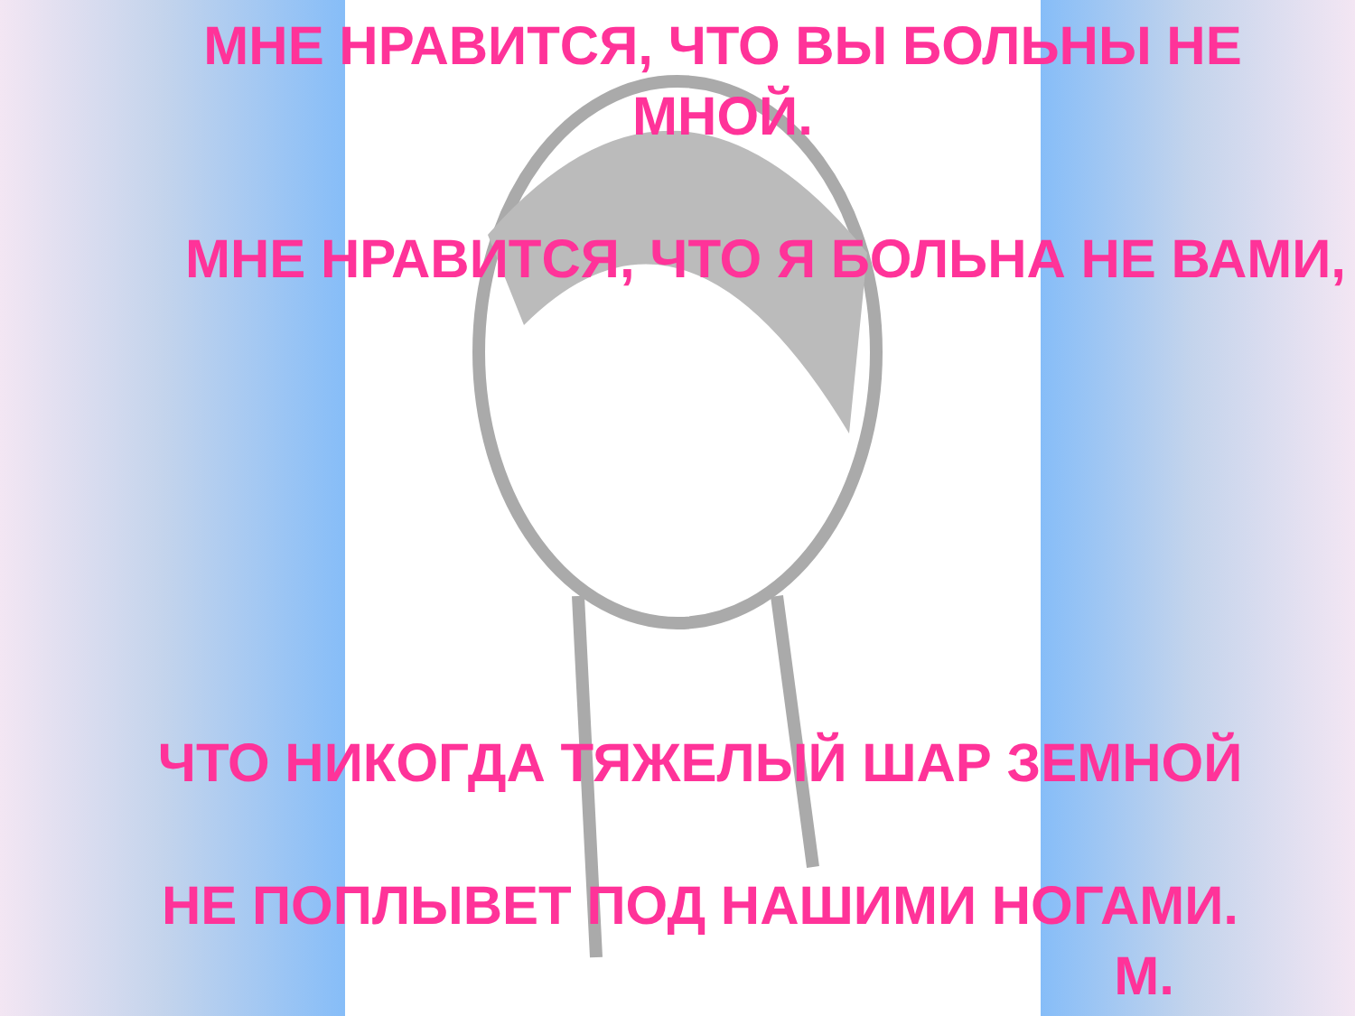МНЕ НРАВИТСЯ, ЧТО ВЫ БОЛЬНЫ НЕ
МНОЙ.
МНЕ НРАВИТСЯ, ЧТО Я БОЛЬНА НЕ ВАМИ,
ЧТО НИКОГДА ТЯЖЕЛЫЙ ШАР ЗЕМНОЙ
НЕ ПОПЛЫВЕТ ПОД НАШИМИ НОГАМИ.
М.